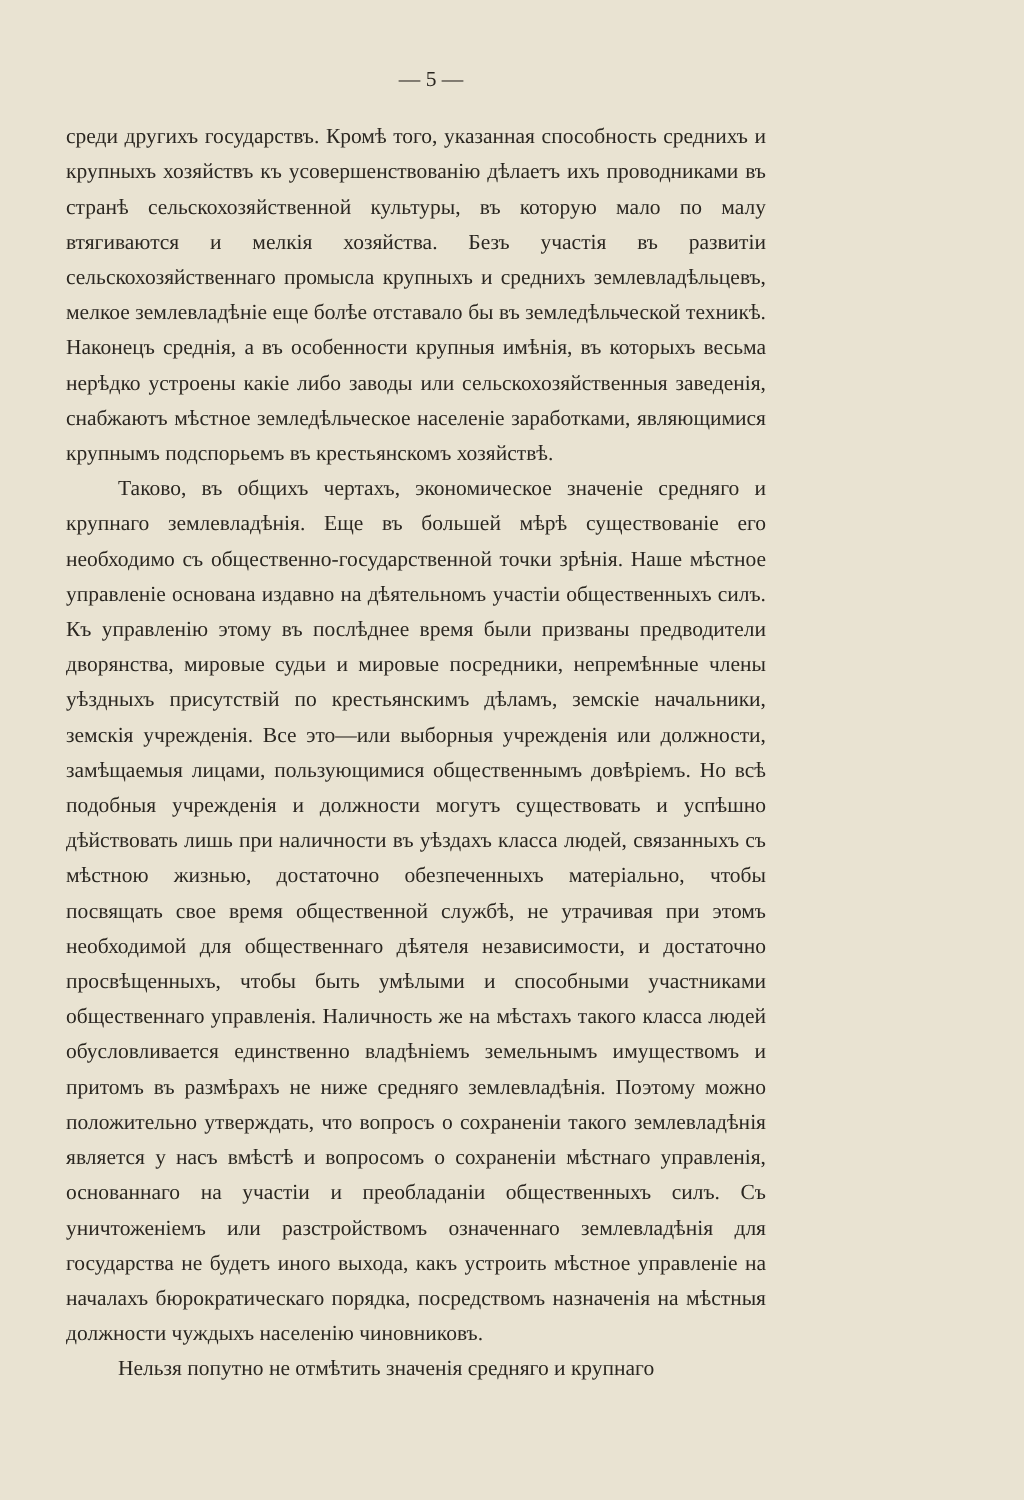— 5 —
среди другихъ государствъ. Кромѣ того, указанная способность среднихъ и крупныхъ хозяйствъ къ усовершенствованію дѣлаетъ ихъ проводниками въ странѣ сельскохозяйственной культуры, въ которую мало по малу втягиваются и мелкія хозяйства. Безъ участія въ развитіи сельскохозяйственнаго промысла крупныхъ и среднихъ землевладѣльцевъ, мелкое землевладѣніе еще болѣе отставало бы въ земледѣльческой техникѣ. Наконецъ среднія, а въ особенности крупныя имѣнія, въ которыхъ весьма нерѣдко устроены какіе либо заводы или сельскохозяйственныя заведенія, снабжаютъ мѣстное земледѣльческое населеніе заработками, являющимися крупнымъ подспорьемъ въ крестьянскомъ хозяйствѣ.
Таково, въ общихъ чертахъ, экономическое значеніе средняго и крупнаго землевладѣнія. Еще въ большей мѣрѣ существованіе его необходимо съ общественно-государственной точки зрѣнія. Наше мѣстное управленіе основана издавно на дѣятельномъ участіи общественныхъ силъ. Къ управленію этому въ послѣднее время были призваны предводители дворянства, мировые судьи и мировые посредники, непремѣнные члены уѣздныхъ присутствій по крестьянскимъ дѣламъ, земскіе начальники, земскія учрежденія. Все это—или выборныя учрежденія или должности, замѣщаемыя лицами, пользующимися общественнымъ довѣріемъ. Но всѣ подобныя учрежденія и должности могутъ существовать и успѣшно дѣйствовать лишь при наличности въ уѣздахъ класса людей, связанныхъ съ мѣстною жизнью, достаточно обезпеченныхъ матеріально, чтобы посвящать свое время общественной службѣ, не утрачивая при этомъ необходимой для общественнаго дѣятеля независимости, и достаточно просвѣщенныхъ, чтобы быть умѣлыми и способными участниками общественнаго управленія. Наличность же на мѣстахъ такого класса людей обусловливается единственно владѣніемъ земельнымъ имуществомъ и притомъ въ размѣрахъ не ниже средняго землевладѣнія. Поэтому можно положительно утверждать, что вопросъ о сохраненіи такого землевладѣнія является у насъ вмѣстѣ и вопросомъ о сохраненіи мѣстнаго управленія, основаннаго на участіи и преобладаніи общественныхъ силъ. Съ уничтоженіемъ или разстройствомъ означеннаго землевладѣнія для государства не будетъ иного выхода, какъ устроить мѣстное управленіе на началахъ бюрократическаго порядка, посредствомъ назначенія на мѣстныя должности чуждыхъ населенію чиновниковъ.
Нельзя попутно не отмѣтить значенія средняго и крупнаго